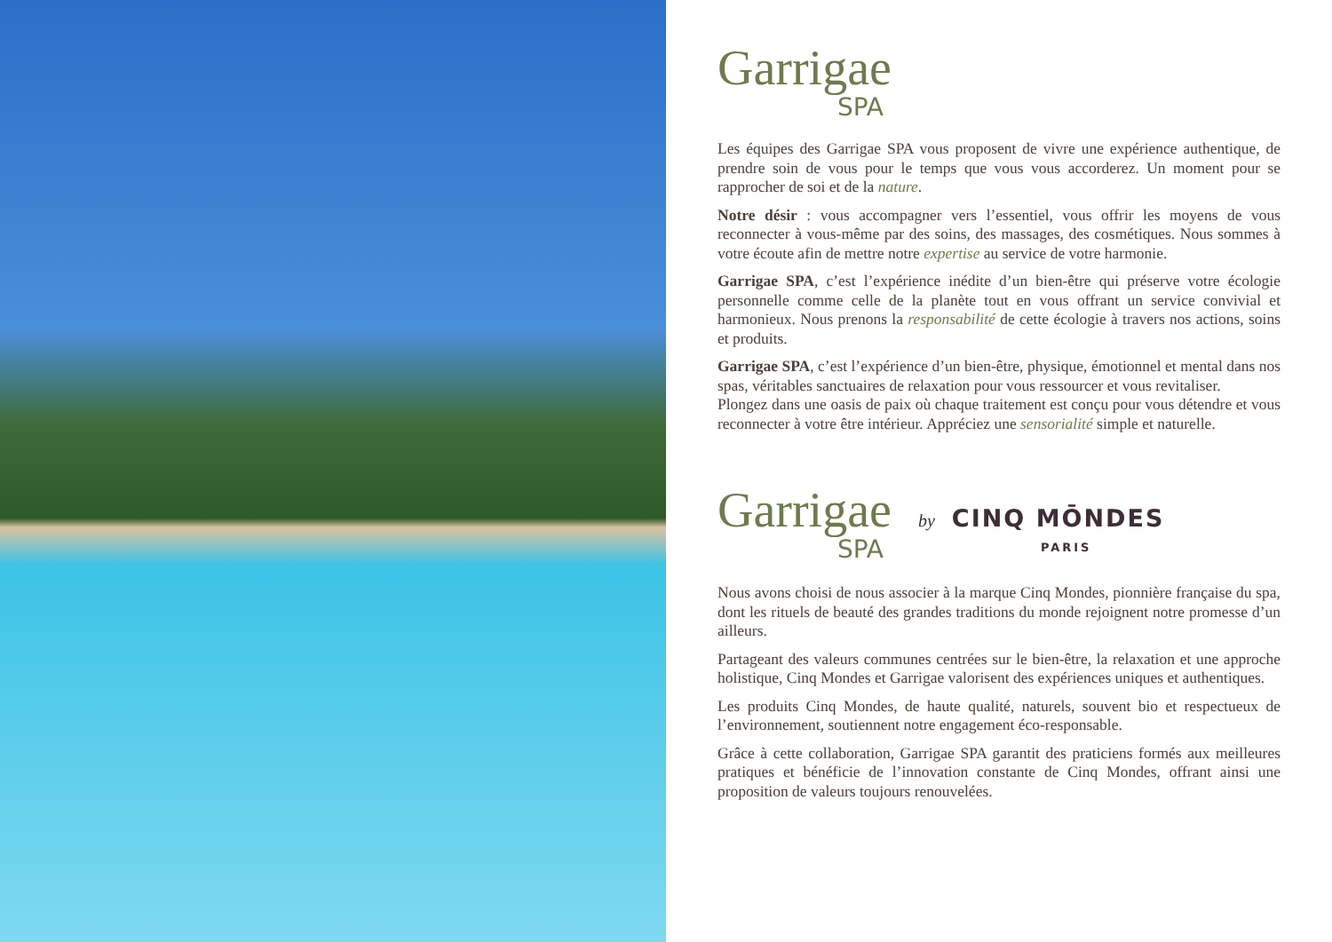Garrigae
SPA
Les équipes des Garrigae SPA vous proposent de vivre une expérience authentique, de prendre soin de vous pour le temps que vous vous accorderez. Un moment pour se rapprocher de soi et de la nature.
Notre désir : vous accompagner vers l’essentiel, vous offrir les moyens de vous reconnecter à vous-même par des soins, des massages, des cosmétiques. Nous sommes à votre écoute afin de mettre notre expertise au service de votre harmonie.
Garrigae SPA, c’est l’expérience inédite d’un bien-être qui préserve votre écologie personnelle comme celle de la planète tout en vous offrant un service convivial et harmonieux. Nous prenons la responsabilité de cette écologie à travers nos actions, soins et produits.
Garrigae SPA, c’est l’expérience d’un bien-être, physique, émotionnel et mental dans nos spas, véritables sanctuaires de relaxation pour vous ressourcer et vous revitaliser.
Plongez dans une oasis de paix où chaque traitement est conçu pour vous détendre et vous reconnecter à votre être intérieur. Appréciez une sensorialité simple et naturelle.
Garrigae
SPA
by CINQ MŌNDES
PARIS
Nous avons choisi de nous associer à la marque Cinq Mondes, pionnière française du spa, dont les rituels de beauté des grandes traditions du monde rejoignent notre promesse d’un ailleurs.
Partageant des valeurs communes centrées sur le bien-être, la relaxation et une approche holistique, Cinq Mondes et Garrigae valorisent des expériences uniques et authentiques.
Les produits Cinq Mondes, de haute qualité, naturels, souvent bio et respectueux de l’environnement, soutiennent notre engagement éco-responsable.
Grâce à cette collaboration, Garrigae SPA garantit des praticiens formés aux meilleures pratiques et bénéficie de l’innovation constante de Cinq Mondes, offrant ainsi une proposition de valeurs toujours renouvelées.